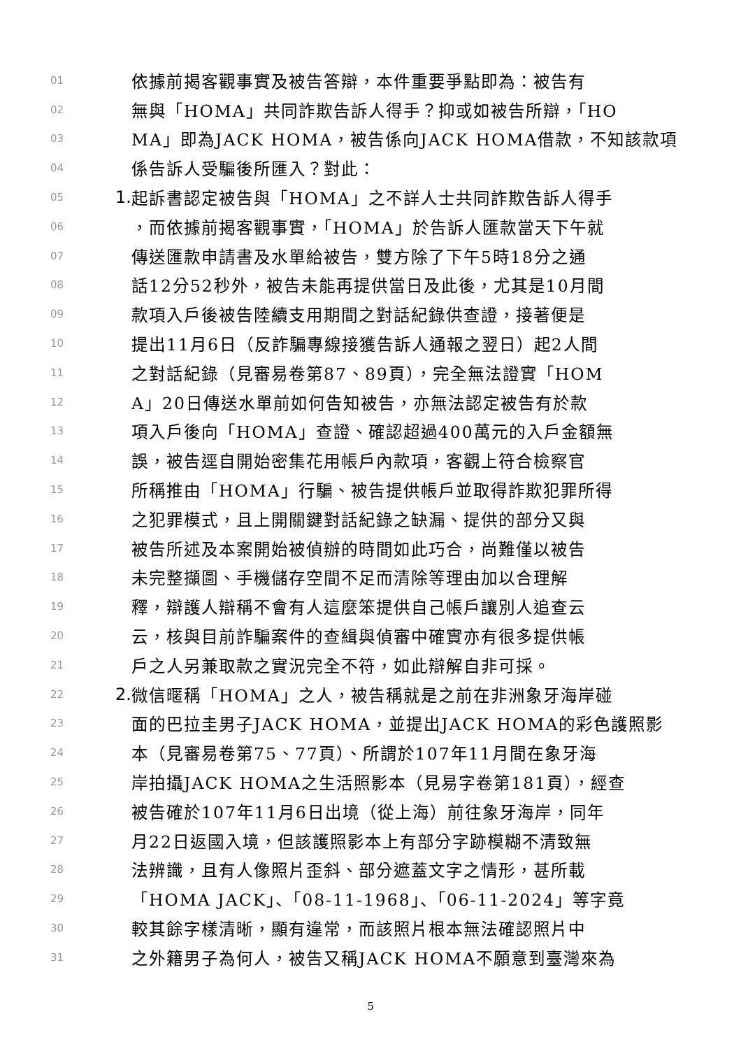01 依據前揭客觀事實及被告答辯，本件重要爭點即為：被告有
02 無與「HOMA」共同詐欺告訴人得手？抑或如被告所辯，「HO
03 MA」即為JACK HOMA，被告係向JACK HOMA借款，不知該款項
04 係告訴人受騙後所匯入？對此：
05 1. 起訴書認定被告與「HOMA」之不詳人士共同詐欺告訴人得手
06 ，而依據前揭客觀事實，「HOMA」於告訴人匯款當天下午就
07 傳送匯款申請書及水單給被告，雙方除了下午5時18分之通
08 話12分52秒外，被告未能再提供當日及此後，尤其是10月間
09 款項入戶後被告陸續支用期間之對話紀錄供查證，接著便是
10 提出11月6日（反詐騙專線接獲告訴人通報之翌日）起2人間
11 之對話紀錄（見審易卷第87、89頁），完全無法證實「HOM
12 A」20日傳送水單前如何告知被告，亦無法認定被告有於款
13 項入戶後向「HOMA」查證、確認超過400萬元的入戶金額無
14 誤，被告逕自開始密集花用帳戶內款項，客觀上符合檢察官
15 所稱推由「HOMA」行騙、被告提供帳戶並取得詐欺犯罪所得
16 之犯罪模式，且上開關鍵對話紀錄之缺漏、提供的部分又與
17 被告所述及本案開始被偵辦的時間如此巧合，尚難僅以被告
18 未完整擷圖、手機儲存空間不足而清除等理由加以合理解
19 釋，辯護人辯稱不會有人這麼笨提供自己帳戶讓別人追查云
20 云，核與目前詐騙案件的查緝與偵審中確實亦有很多提供帳
21 戶之人另兼取款之實況完全不符，如此辯解自非可採。
22 2. 微信暱稱「HOMA」之人，被告稱就是之前在非洲象牙海岸碰
23 面的巴拉圭男子JACK HOMA，並提出JACK HOMA的彩色護照影
24 本（見審易卷第75、77頁）、所謂於107年11月間在象牙海
25 岸拍攝JACK HOMA之生活照影本（見易字卷第181頁），經查
26 被告確於107年11月6日出境（從上海）前往象牙海岸，同年
27 月22日返國入境，但該護照影本上有部分字跡模糊不清致無
28 法辨識，且有人像照片歪斜、部分遮蓋文字之情形，甚所載
29 「HOMA JACK」、「08-11-1968」、「06-11-2024」等字竟
30 較其餘字樣清晰，顯有違常，而該照片根本無法確認照片中
31 之外籍男子為何人，被告又稱JACK HOMA不願意到臺灣來為
5